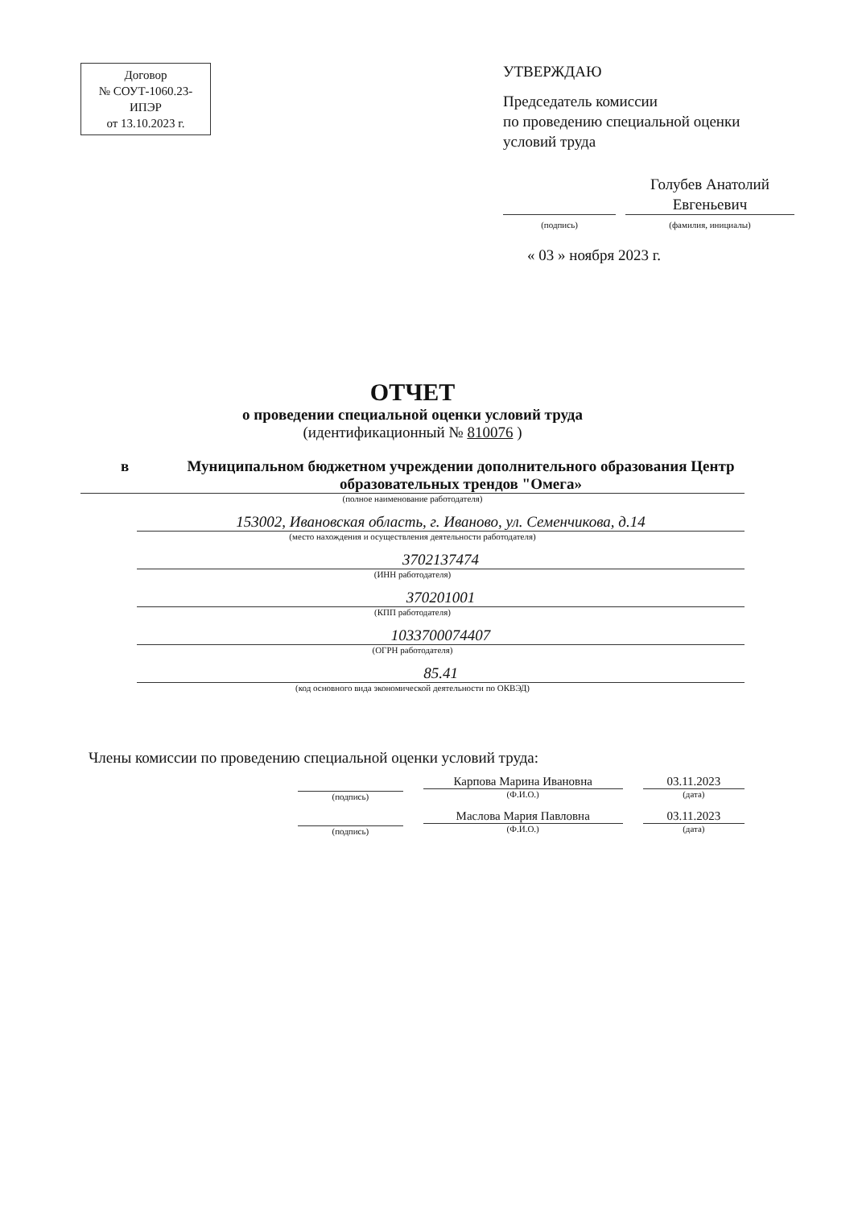Договор
№ СОУТ-1060.23-
ИПЭР
от 13.10.2023 г.
УТВЕРЖДАЮ
Председатель комиссии
по проведению специальной оценки
условий труда
(подпись)
Голубев Анатолий
Евгеньевич
(фамилия, инициалы)
« 03 » ноября 2023 г.
ОТЧЕТ
о проведении специальной оценки условий труда
(идентификационный № 810076 )
в Муниципальном бюджетном учреждении дополнительного образования Центр образовательных трендов "Омега»
(полное наименование работодателя)
153002, Ивановская область, г. Иваново, ул. Семенчикова, д.14
(место нахождения и осуществления деятельности работодателя)
3702137474
(ИНН работодателя)
370201001
(КПП работодателя)
1033700074407
(ОГРН работодателя)
85.41
(код основного вида экономической деятельности по ОКВЭД)
Члены комиссии по проведению специальной оценки условий труда:
(подпись)
Карпова Марина Ивановна
(Ф.И.О.)
03.11.2023
(дата)
(подпись)
Маслова Мария Павловна
(Ф.И.О.)
03.11.2023
(дата)